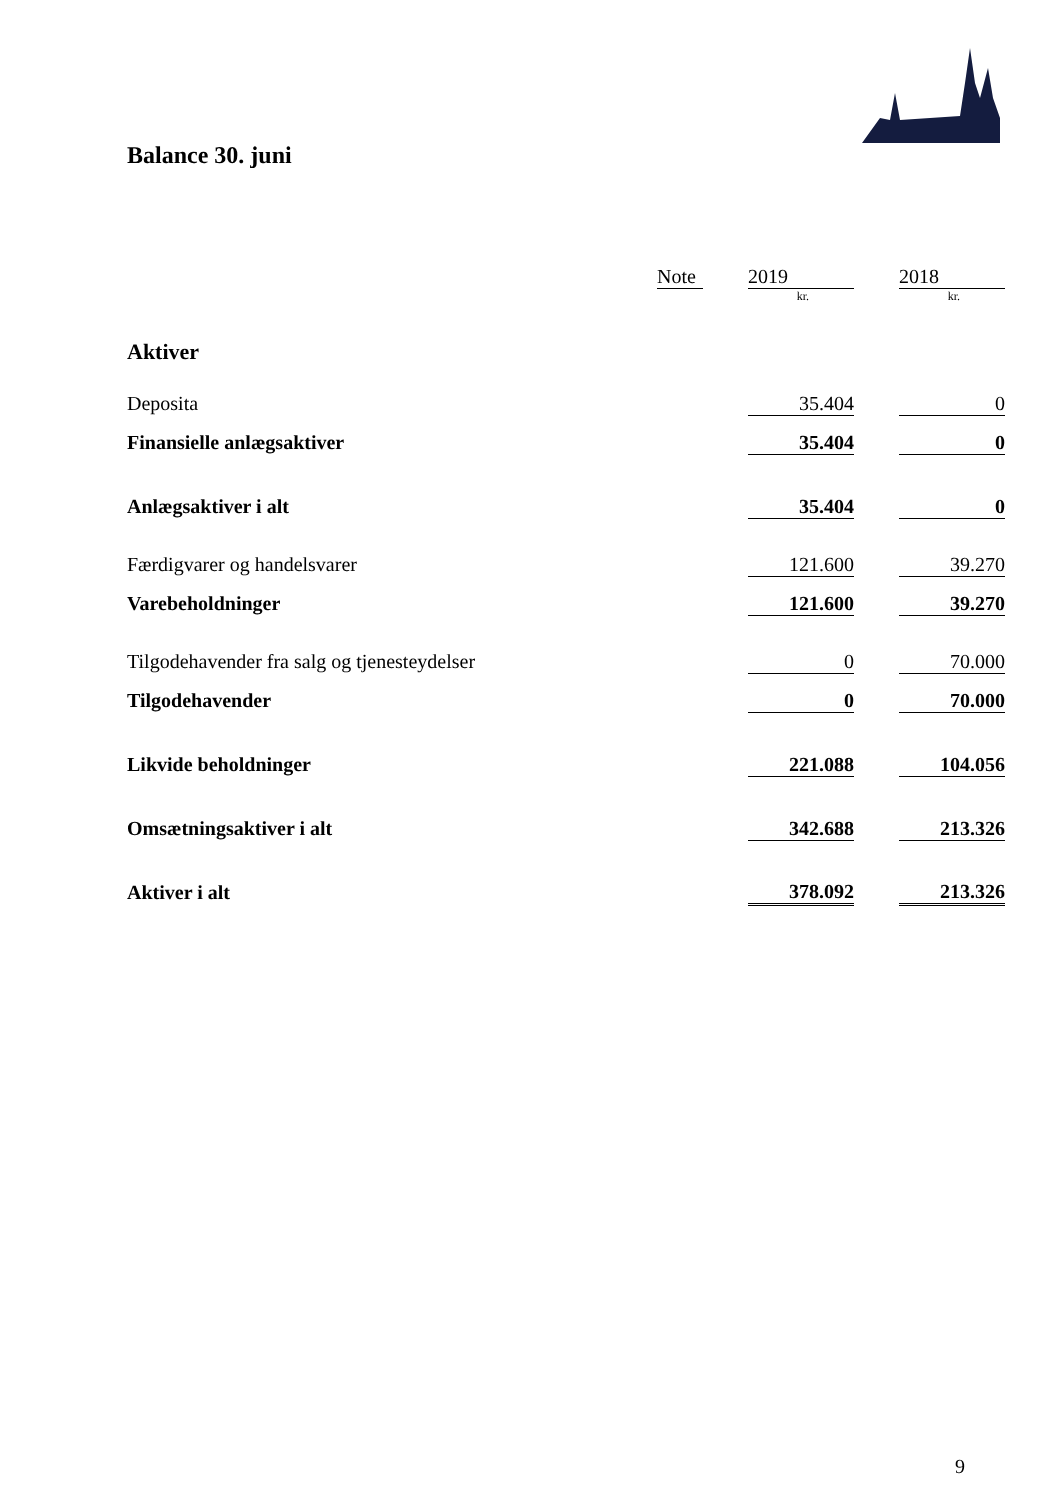Balance 30. juni
| | Note | | 2019 | | 2018 |
| | | | kr. | | kr. |
| Aktiver | | | | | |
| Deposita | | | 35.404 | | 0 |
| Finansielle anlægsaktiver | | | 35.404 | | 0 |
| Anlægsaktiver i alt | | | 35.404 | | 0 |
| Færdigvarer og handelsvarer | | | 121.600 | | 39.270 |
| Varebeholdninger | | | 121.600 | | 39.270 |
| Tilgodehavender fra salg og tjenesteydelser | | | 0 | | 70.000 |
| Tilgodehavender | | | 0 | | 70.000 |
| Likvide beholdninger | | | 221.088 | | 104.056 |
| Omsætningsaktiver i alt | | | 342.688 | | 213.326 |
| Aktiver i alt | | | 378.092 | | 213.326 |
9